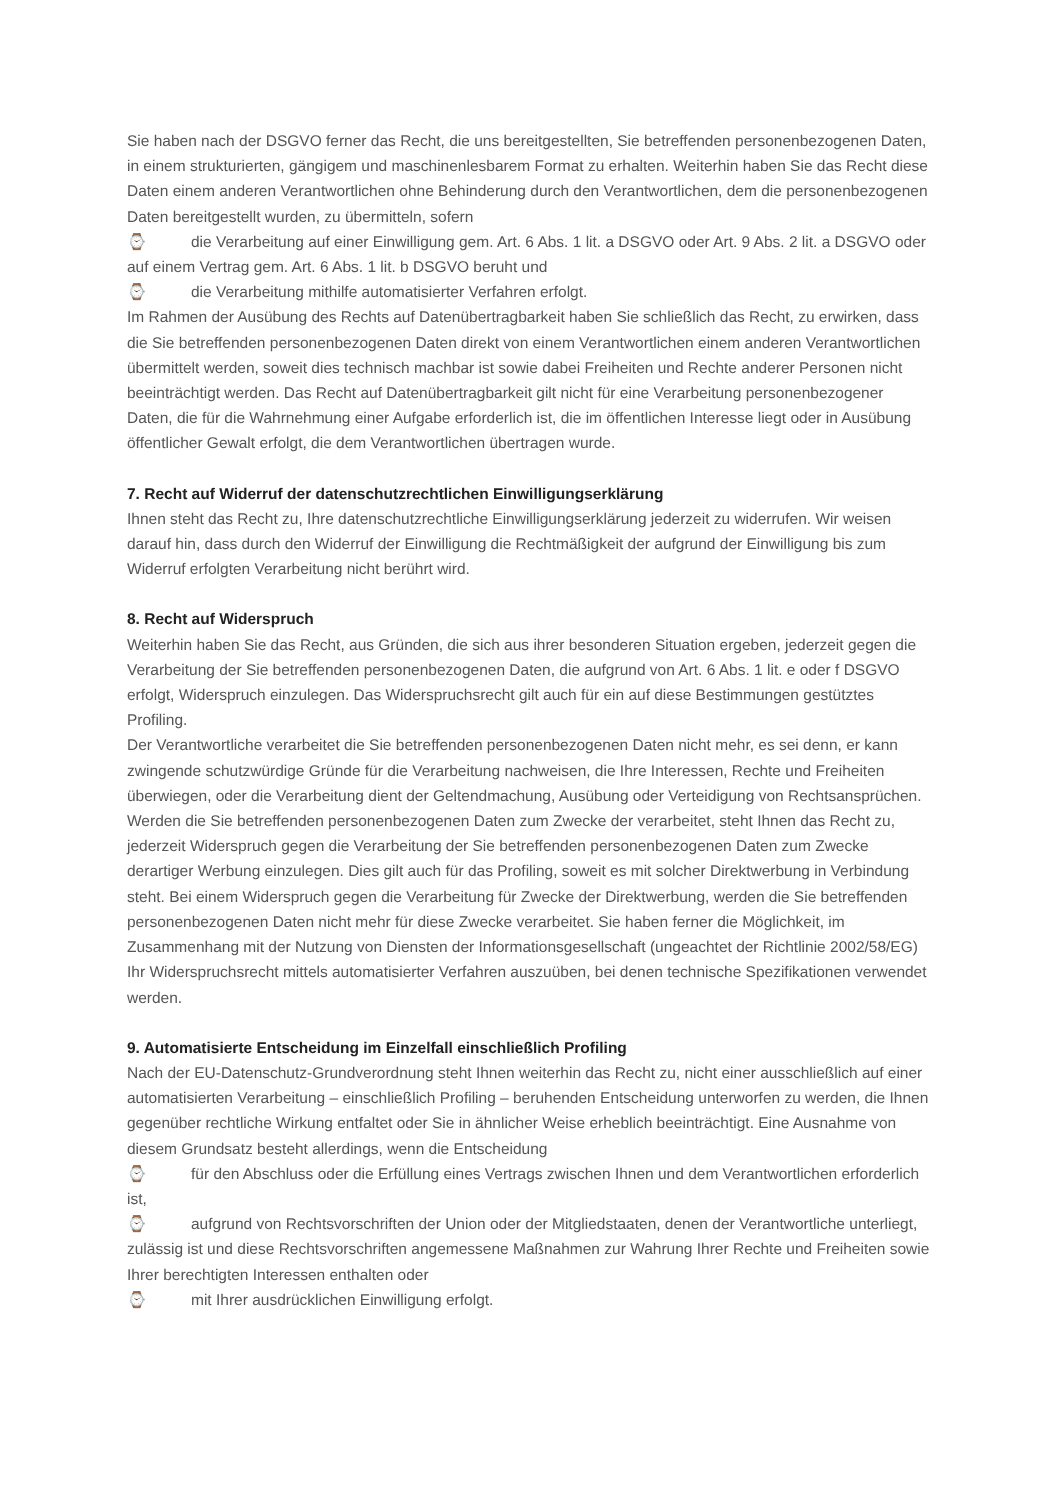Sie haben nach der DSGVO ferner das Recht, die uns bereitgestellten, Sie betreffenden personenbezogenen Daten, in einem strukturierten, gängigem und maschinenlesbarem Format zu erhalten. Weiterhin haben Sie das Recht diese Daten einem anderen Verantwortlichen ohne Behinderung durch den Verantwortlichen, dem die personenbezogenen Daten bereitgestellt wurden, zu übermitteln, sofern
⌚ die Verarbeitung auf einer Einwilligung gem. Art. 6 Abs. 1 lit. a DSGVO oder Art. 9 Abs. 2 lit. a DSGVO oder auf einem Vertrag gem. Art. 6 Abs. 1 lit. b DSGVO beruht und
⌚ die Verarbeitung mithilfe automatisierter Verfahren erfolgt.
Im Rahmen der Ausübung des Rechts auf Datenübertragbarkeit haben Sie schließlich das Recht, zu erwirken, dass die Sie betreffenden personenbezogenen Daten direkt von einem Verantwortlichen einem anderen Verantwortlichen übermittelt werden, soweit dies technisch machbar ist sowie dabei Freiheiten und Rechte anderer Personen nicht beeinträchtigt werden. Das Recht auf Datenübertragbarkeit gilt nicht für eine Verarbeitung personenbezogener Daten, die für die Wahrnehmung einer Aufgabe erforderlich ist, die im öffentlichen Interesse liegt oder in Ausübung öffentlicher Gewalt erfolgt, die dem Verantwortlichen übertragen wurde.
7. Recht auf Widerruf der datenschutzrechtlichen Einwilligungserklärung
Ihnen steht das Recht zu, Ihre datenschutzrechtliche Einwilligungserklärung jederzeit zu widerrufen. Wir weisen darauf hin, dass durch den Widerruf der Einwilligung die Rechtmäßigkeit der aufgrund der Einwilligung bis zum Widerruf erfolgten Verarbeitung nicht berührt wird.
8. Recht auf Widerspruch
Weiterhin haben Sie das Recht, aus Gründen, die sich aus ihrer besonderen Situation ergeben, jederzeit gegen die Verarbeitung der Sie betreffenden personenbezogenen Daten, die aufgrund von Art. 6 Abs. 1 lit. e oder f DSGVO erfolgt, Widerspruch einzulegen. Das Widerspruchsrecht gilt auch für ein auf diese Bestimmungen gestütztes Profiling.
Der Verantwortliche verarbeitet die Sie betreffenden personenbezogenen Daten nicht mehr, es sei denn, er kann zwingende schutzwürdige Gründe für die Verarbeitung nachweisen, die Ihre Interessen, Rechte und Freiheiten überwiegen, oder die Verarbeitung dient der Geltendmachung, Ausübung oder Verteidigung von Rechtsansprüchen.
Werden die Sie betreffenden personenbezogenen Daten zum Zwecke der verarbeitet, steht Ihnen das Recht zu, jederzeit Widerspruch gegen die Verarbeitung der Sie betreffenden personenbezogenen Daten zum Zwecke derartiger Werbung einzulegen. Dies gilt auch für das Profiling, soweit es mit solcher Direktwerbung in Verbindung steht. Bei einem Widerspruch gegen die Verarbeitung für Zwecke der Direktwerbung, werden die Sie betreffenden personenbezogenen Daten nicht mehr für diese Zwecke verarbeitet. Sie haben ferner die Möglichkeit, im Zusammenhang mit der Nutzung von Diensten der Informationsgesellschaft (ungeachtet der Richtlinie 2002/58/EG) Ihr Widerspruchsrecht mittels automatisierter Verfahren auszuüben, bei denen technische Spezifikationen verwendet werden.
9. Automatisierte Entscheidung im Einzelfall einschließlich Profiling
Nach der EU-Datenschutz-Grundverordnung steht Ihnen weiterhin das Recht zu, nicht einer ausschließlich auf einer automatisierten Verarbeitung – einschließlich Profiling – beruhenden Entscheidung unterworfen zu werden, die Ihnen gegenüber rechtliche Wirkung entfaltet oder Sie in ähnlicher Weise erheblich beeinträchtigt. Eine Ausnahme von diesem Grundsatz besteht allerdings, wenn die Entscheidung
⌚ für den Abschluss oder die Erfüllung eines Vertrags zwischen Ihnen und dem Verantwortlichen erforderlich ist,
⌚ aufgrund von Rechtsvorschriften der Union oder der Mitgliedstaaten, denen der Verantwortliche unterliegt, zulässig ist und diese Rechtsvorschriften angemessene Maßnahmen zur Wahrung Ihrer Rechte und Freiheiten sowie Ihrer berechtigten Interessen enthalten oder
⌚ mit Ihrer ausdrücklichen Einwilligung erfolgt.